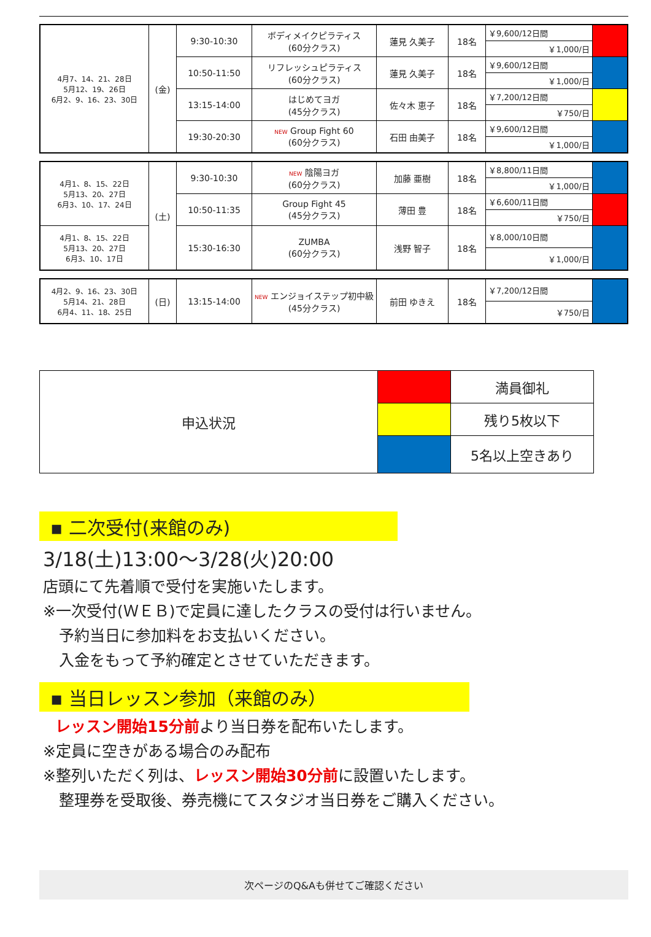| 4月7、14、21、28日 5月12、19、26日 6月2、9、16、23、30日 | (金) | 9:30-10:30 | ボディメイクピラティス (60分クラス) | 蓮見 久美子 | 18名 | ￥9,600/12日間 | |
| | | | | | | ￥1,000/日 | |
| | | 10:50-11:50 | リフレッシュピラティス (60分クラス) | 蓮見 久美子 | 18名 | ￥9,600/12日間 | |
| | | | | | | ￥1,000/日 | |
| | | 13:15-14:00 | はじめてヨガ (45分クラス) | 佐々木 恵子 | 18名 | ￥7,200/12日間 | |
| | | | | | | ￥750/日 | |
| | | 19:30-20:30 | NEW Group Fight 60 (60分クラス) | 石田 由美子 | 18名 | ￥9,600/12日間 | |
| | | | | | | ￥1,000/日 | |
| 4月1、8、15、22日 5月13、20、27日 6月3、10、17、24日 | (土) | 9:30-10:30 | NEW 陰陽ヨガ (60分クラス) | 加藤 亜樹 | 18名 | ￥8,800/11日間 | |
| | | | | | | ￥1,000/日 | |
| | | 10:50-11:35 | Group Fight 45 (45分クラス) | 薄田 豊 | 18名 | ￥6,600/11日間 | |
| | | | | | | ￥750/日 | |
| 4月1、8、15、22日 5月13、20、27日 6月3、10、17日 | | 15:30-16:30 | ZUMBA (60分クラス) | 浅野 智子 | 18名 | ￥8,000/10日間 | |
| | | | | | | ￥1,000/日 | |
| 4月2、9、16、23、30日 5月14、21、28日 6月4、11、18、25日 | (日) | 13:15-14:00 | NEW エンジョイステップ初中級 (45分クラス) | 前田 ゆきえ | 18名 | ￥7,200/12日間 | |
| | | | | | | ￥750/日 | |
| 申込状況 | | 満員御礼 |
| | | 残り5枚以下 |
| | | 5名以上空きあり |
▪ 二次受付(来館のみ)
3/18(土)13:00～3/28(火)20:00
店頭にて先着順で受付を実施いたします。
※一次受付(ＷＥＢ)で定員に達したクラスの受付は行いません。
予約当日に参加料をお支払いください。
入金をもって予約確定とさせていただきます。
▪ 当日レッスン参加（来館のみ）
レッスン開始15分前より当日券を配布いたします。
※定員に空きがある場合のみ配布
※整列いただく列は、レッスン開始30分前に設置いたします。
整理券を受取後、券売機にてスタジオ当日券をご購入ください。
次ページのQ&Aも併せてご確認ください